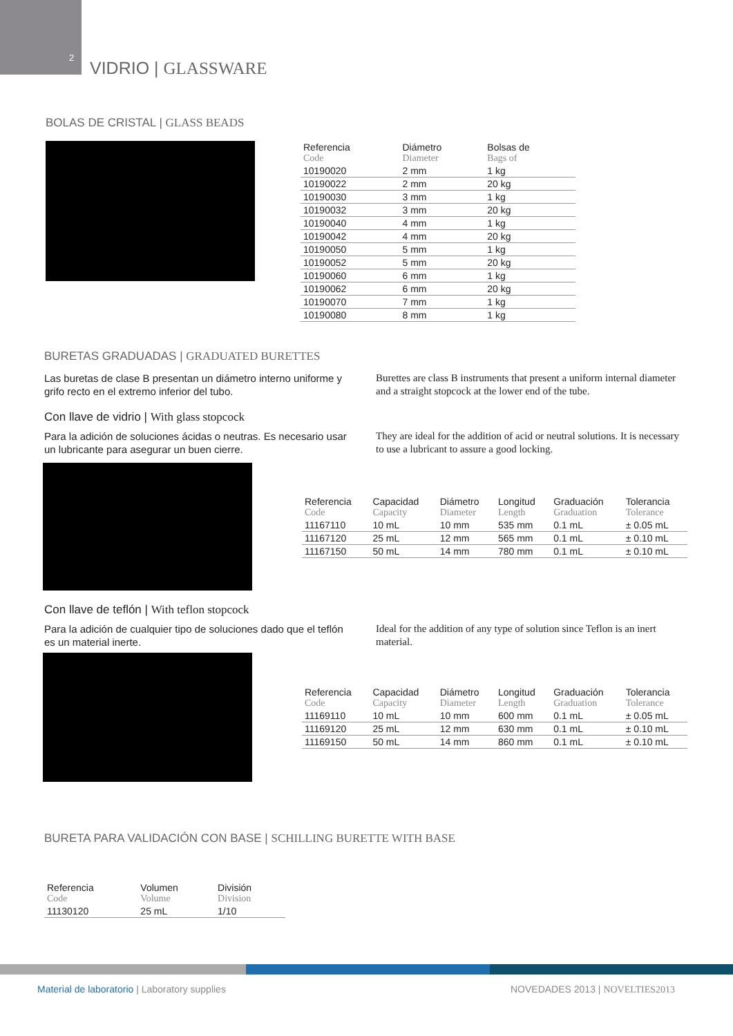2
VIDRIO | GLASSWARE
BOLAS DE CRISTAL | GLASS BEADS
| Referencia Code | Diámetro Diameter | Bolsas de Bags of |
| --- | --- | --- |
| 10190020 | 2 mm | 1 kg |
| 10190022 | 2 mm | 20 kg |
| 10190030 | 3 mm | 1 kg |
| 10190032 | 3 mm | 20 kg |
| 10190040 | 4 mm | 1 kg |
| 10190042 | 4 mm | 20 kg |
| 10190050 | 5 mm | 1 kg |
| 10190052 | 5 mm | 20 kg |
| 10190060 | 6 mm | 1 kg |
| 10190062 | 6 mm | 20 kg |
| 10190070 | 7 mm | 1 kg |
| 10190080 | 8 mm | 1 kg |
BURETAS GRADUADAS | GRADUATED BURETTES
Las buretas de clase B presentan un diámetro interno uniforme y grifo recto en el extremo inferior del tubo.
Burettes are class B instruments that present a uniform internal diameter and a straight stopcock at the lower end of the tube.
Con llave de vidrio | With glass stopcock
Para la adición de soluciones ácidas o neutras. Es necesario usar un lubricante para asegurar un buen cierre.
They are ideal for the addition of acid or neutral solutions. It is necessary to use a lubricant to assure a good locking.
| Referencia Code | Capacidad Capacity | Diámetro Diameter | Longitud Length | Graduación Graduation | Tolerancia Tolerance |
| --- | --- | --- | --- | --- | --- |
| 11167110 | 10 mL | 10 mm | 535 mm | 0.1 mL | ± 0.05 mL |
| 11167120 | 25 mL | 12 mm | 565 mm | 0.1 mL | ± 0.10 mL |
| 11167150 | 50 mL | 14 mm | 780 mm | 0.1 mL | ± 0.10 mL |
Con llave de teflón | With teflon stopcock
Para la adición de cualquier tipo de soluciones dado que el teflón es un material inerte.
Ideal for the addition of any type of solution since Teflon is an inert material.
| Referencia Code | Capacidad Capacity | Diámetro Diameter | Longitud Length | Graduación Graduation | Tolerancia Tolerance |
| --- | --- | --- | --- | --- | --- |
| 11169110 | 10 mL | 10 mm | 600 mm | 0.1 mL | ± 0.05 mL |
| 11169120 | 25 mL | 12 mm | 630 mm | 0.1 mL | ± 0.10 mL |
| 11169150 | 50 mL | 14 mm | 860 mm | 0.1 mL | ± 0.10 mL |
BURETA PARA VALIDACIÓN CON BASE | SCHILLING BURETTE WITH BASE
| Referencia Code | Volumen Volume | División Division |
| --- | --- | --- |
| 11130120 | 25 mL | 1/10 |
Material de laboratorio | Laboratory supplies
NOVEDADES 2013 | NOVELTIES2013